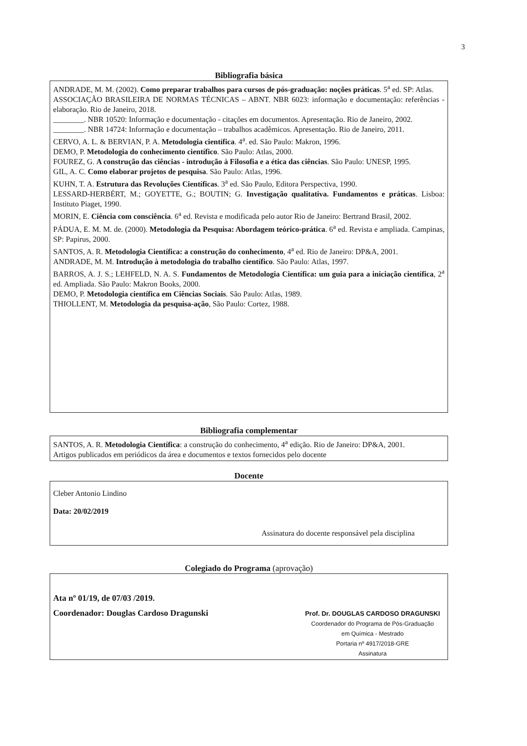3
Bibliografia básica
ANDRADE, M. M. (2002). Como preparar trabalhos para cursos de pós-graduação: noções práticas. 5<sup>a</sup> ed. SP: Atlas.
ASSOCIAÇÃO BRASILEIRA DE NORMAS TÉCNICAS – ABNT. NBR 6023: informação e documentação: referências - elaboração. Rio de Janeiro, 2018.
________. NBR 10520: Informação e documentação - citações em documentos. Apresentação. Rio de Janeiro, 2002.
________. NBR 14724: Informação e documentação – trabalhos acadêmicos. Apresentação. Rio de Janeiro, 2011.
CERVO, A. L. & BERVIAN, P. A. Metodologia científica. 4<sup>a</sup>. ed. São Paulo: Makron, 1996.
DEMO, P. Metodologia do conhecimento científico. São Paulo: Atlas, 2000.
FOUREZ, G. A construção das ciências - introdução à Filosofia e a ética das ciências. São Paulo: UNESP, 1995.
GIL, A. C. Como elaborar projetos de pesquisa. São Paulo: Atlas, 1996.
KUHN, T. A. Estrutura das Revoluções Científicas. 3<sup>a</sup> ed. São Paulo, Editora Perspectiva, 1990.
LESSARD-HERBÉRT, M.; GOYETTE, G.; BOUTIN; G. Investigação qualitativa. Fundamentos e práticas. Lisboa: Instituto Piaget, 1990.
MORIN, E. Ciência com consciência. 6<sup>a</sup> ed. Revista e modificada pelo autor Rio de Janeiro: Bertrand Brasil, 2002.
PÁDUA, E. M. M. de. (2000). Metodologia da Pesquisa: Abordagem teórico-prática. 6<sup>a</sup> ed. Revista e ampliada. Campinas, SP: Papirus, 2000.
SANTOS, A. R. Metodologia Científica: a construção do conhecimento, 4<sup>a</sup> ed. Rio de Janeiro: DP&A, 2001.
ANDRADE, M. M. Introdução à metodologia do trabalho científico. São Paulo: Atlas, 1997.
BARROS, A. J. S.; LEHFELD, N. A. S. Fundamentos de Metodologia Científica: um guia para a iniciação científica, 2<sup>a</sup> ed. Ampliada. São Paulo: Makron Books, 2000.
DEMO, P. Metodologia científica em Ciências Sociais. São Paulo: Atlas, 1989.
THIOLLENT, M. Metodologia da pesquisa-ação, São Paulo: Cortez, 1988.
Bibliografia complementar
SANTOS, A. R. Metodologia Científica: a construção do conhecimento, 4<sup>a</sup> edição. Rio de Janeiro: DP&A, 2001.
Artigos publicados em periódicos da área e documentos e textos fornecidos pelo docente
Docente
Cleber Antonio Lindino
Data: 20/02/2019
Assinatura do docente responsável pela disciplina
Colegiado do Programa (aprovação)
Ata nº 01/19, de 07/03 /2019.
Coordenador: Douglas Cardoso Dragunski
Prof. Dr. DOUGLAS CARDOSO DRAGUNSKI
Coordenador do Programa de Pós-Graduação
em Química - Mestrado
Portaria nº 4917/2018-GRE
Assinatura